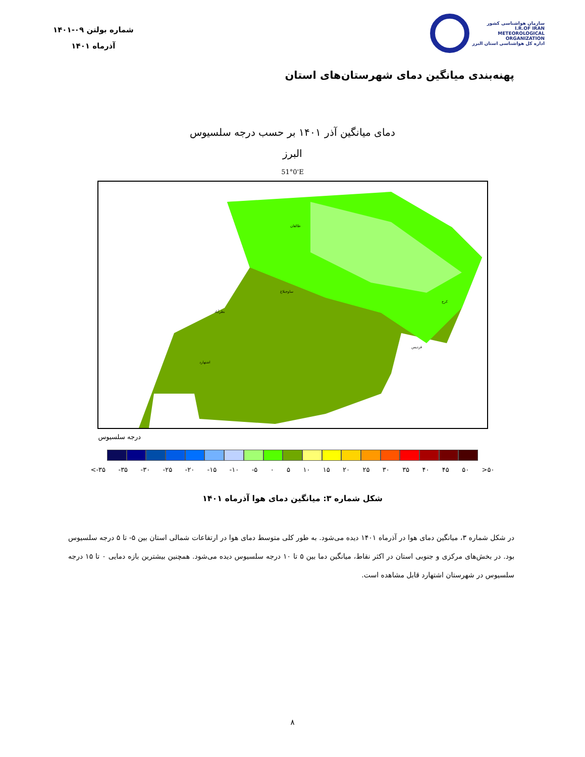شماره بولتن ۰۹-۱۴۰۱
آذرماه ۱۴۰۱
سازمان هواشناسی کشور
I.R.OF IRAN
METEOROLOGICAL
ORGANIZATION
اداره کل هواشناسی استان البرز
پهنه‌بندی میانگین دمای شهرستان‌های استان
دمای میانگین آذر ۱۴۰۱ بر حسب درجه سلسیوس
البرز
51°0'E
طالقان
ساوجبلاغ
نظرآباد
اشتهارد
فردیس
کرج
درجه سلسیوس
<-۳۵ -۳۵ -۳۰ -۲۵ -۲۰ -۱۵ -۱۰ -۵ ۰ ۵ ۱۰ ۱۵ ۲۰ ۲۵ ۳۰ ۳۵ ۴۰ ۴۵ ۵۰ >۵۰
شکل شماره ۳: میانگین دمای هوا آذرماه ۱۴۰۱
در شکل شماره ۳، میانگین دمای هوا در آذرماه ۱۴۰۱ دیده می‌شود. به طور کلی متوسط دمای هوا در ارتفاعات شمالی استان بین ۵- تا ۵ درجه سلسیوس بود. در بخش‌های مرکزی و جنوبی استان در اکثر نقاط، میانگین دما بین ۵ تا ۱۰ درجه سلسیوس دیده می‌شود. همچنین بیشترین بازه دمایی ۰ تا ۱۵ درجه سلسیوس در شهرستان اشتهارد قابل مشاهده است.
۸